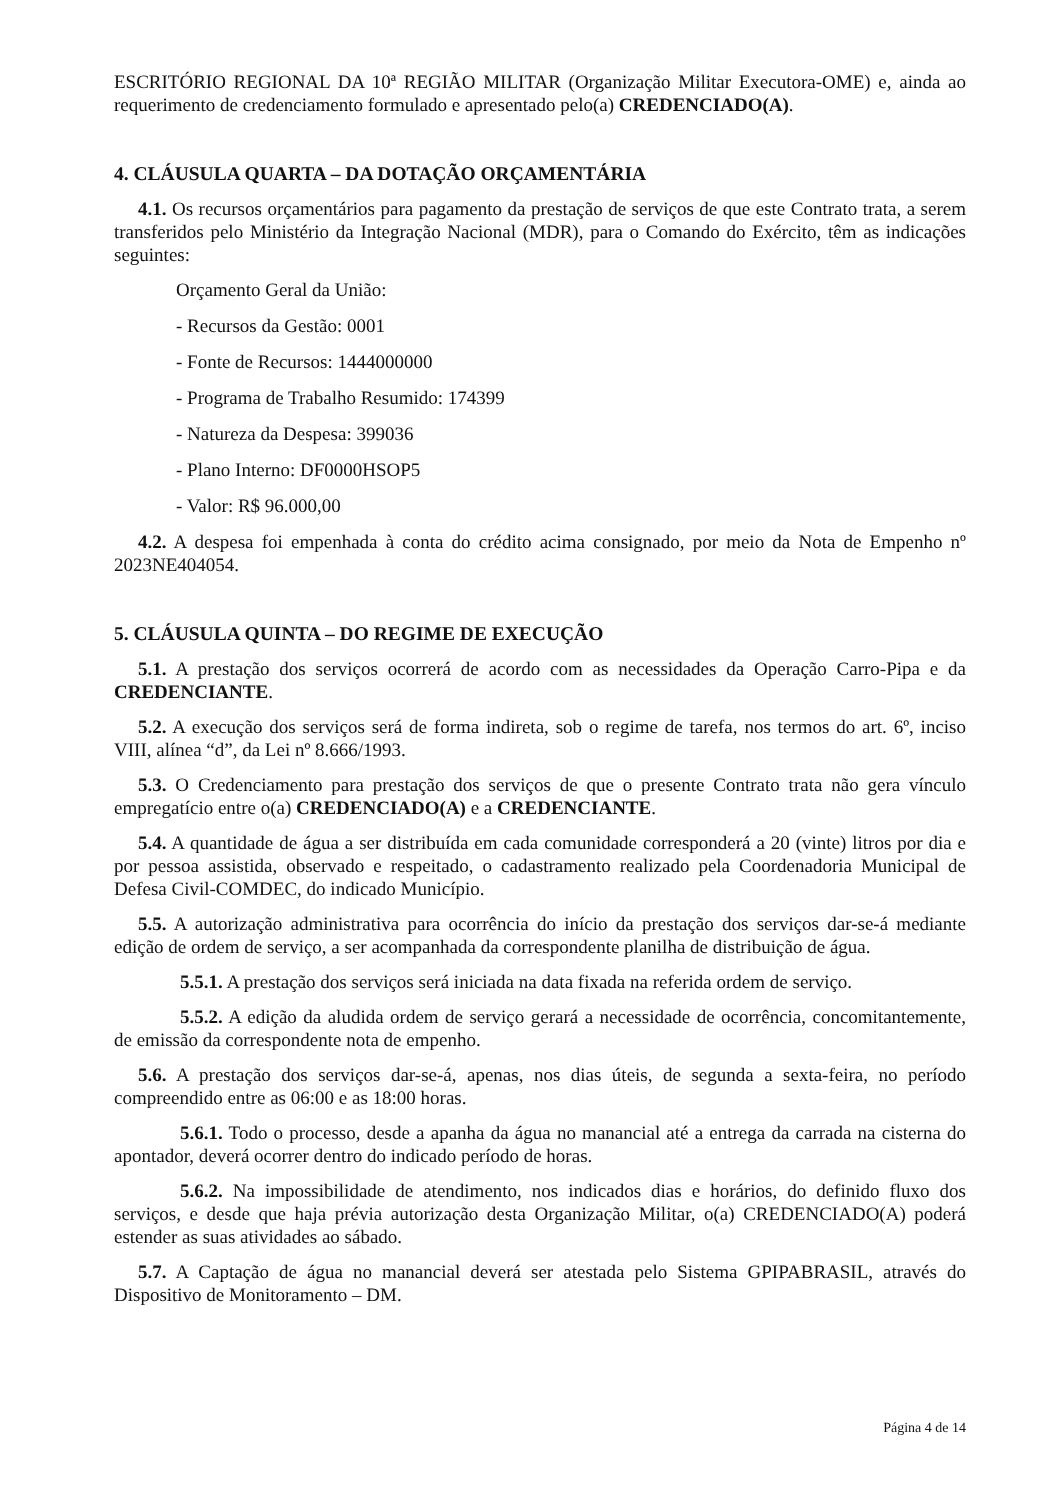ESCRITÓRIO REGIONAL DA 10ª REGIÃO MILITAR (Organização Militar Executora-OME) e, ainda ao requerimento de credenciamento formulado e apresentado pelo(a) CREDENCIADO(A).
4. CLÁUSULA QUARTA – DA DOTAÇÃO ORÇAMENTÁRIA
4.1. Os recursos orçamentários para pagamento da prestação de serviços de que este Contrato trata, a serem transferidos pelo Ministério da Integração Nacional (MDR), para o Comando do Exército, têm as indicações seguintes:
Orçamento Geral da União:
- Recursos da Gestão: 0001
- Fonte de Recursos: 1444000000
- Programa de Trabalho Resumido: 174399
- Natureza da Despesa: 399036
- Plano Interno: DF0000HSOP5
- Valor: R$ 96.000,00
4.2. A despesa foi empenhada à conta do crédito acima consignado, por meio da Nota de Empenho nº 2023NE404054.
5. CLÁUSULA QUINTA – DO REGIME DE EXECUÇÃO
5.1. A prestação dos serviços ocorrerá de acordo com as necessidades da Operação Carro-Pipa e da CREDENCIANTE.
5.2. A execução dos serviços será de forma indireta, sob o regime de tarefa, nos termos do art. 6º, inciso VIII, alínea “d”, da Lei nº 8.666/1993.
5.3. O Credenciamento para prestação dos serviços de que o presente Contrato trata não gera vínculo empregatício entre o(a) CREDENCIADO(A) e a CREDENCIANTE.
5.4. A quantidade de água a ser distribuída em cada comunidade corresponderá a 20 (vinte) litros por dia e por pessoa assistida, observado e respeitado, o cadastramento realizado pela Coordenadoria Municipal de Defesa Civil-COMDEC, do indicado Município.
5.5. A autorização administrativa para ocorrência do início da prestação dos serviços dar-se-á mediante edição de ordem de serviço, a ser acompanhada da correspondente planilha de distribuição de água.
5.5.1. A prestação dos serviços será iniciada na data fixada na referida ordem de serviço.
5.5.2. A edição da aludida ordem de serviço gerará a necessidade de ocorrência, concomitantemente, de emissão da correspondente nota de empenho.
5.6. A prestação dos serviços dar-se-á, apenas, nos dias úteis, de segunda a sexta-feira, no período compreendido entre as 06:00 e as 18:00 horas.
5.6.1. Todo o processo, desde a apanha da água no manancial até a entrega da carrada na cisterna do apontador, deverá ocorrer dentro do indicado período de horas.
5.6.2. Na impossibilidade de atendimento, nos indicados dias e horários, do definido fluxo dos serviços, e desde que haja prévia autorização desta Organização Militar, o(a) CREDENCIADO(A) poderá estender as suas atividades ao sábado.
5.7. A Captação de água no manancial deverá ser atestada pelo Sistema GPIPABRASIL, através do Dispositivo de Monitoramento – DM.
Página 4 de 14